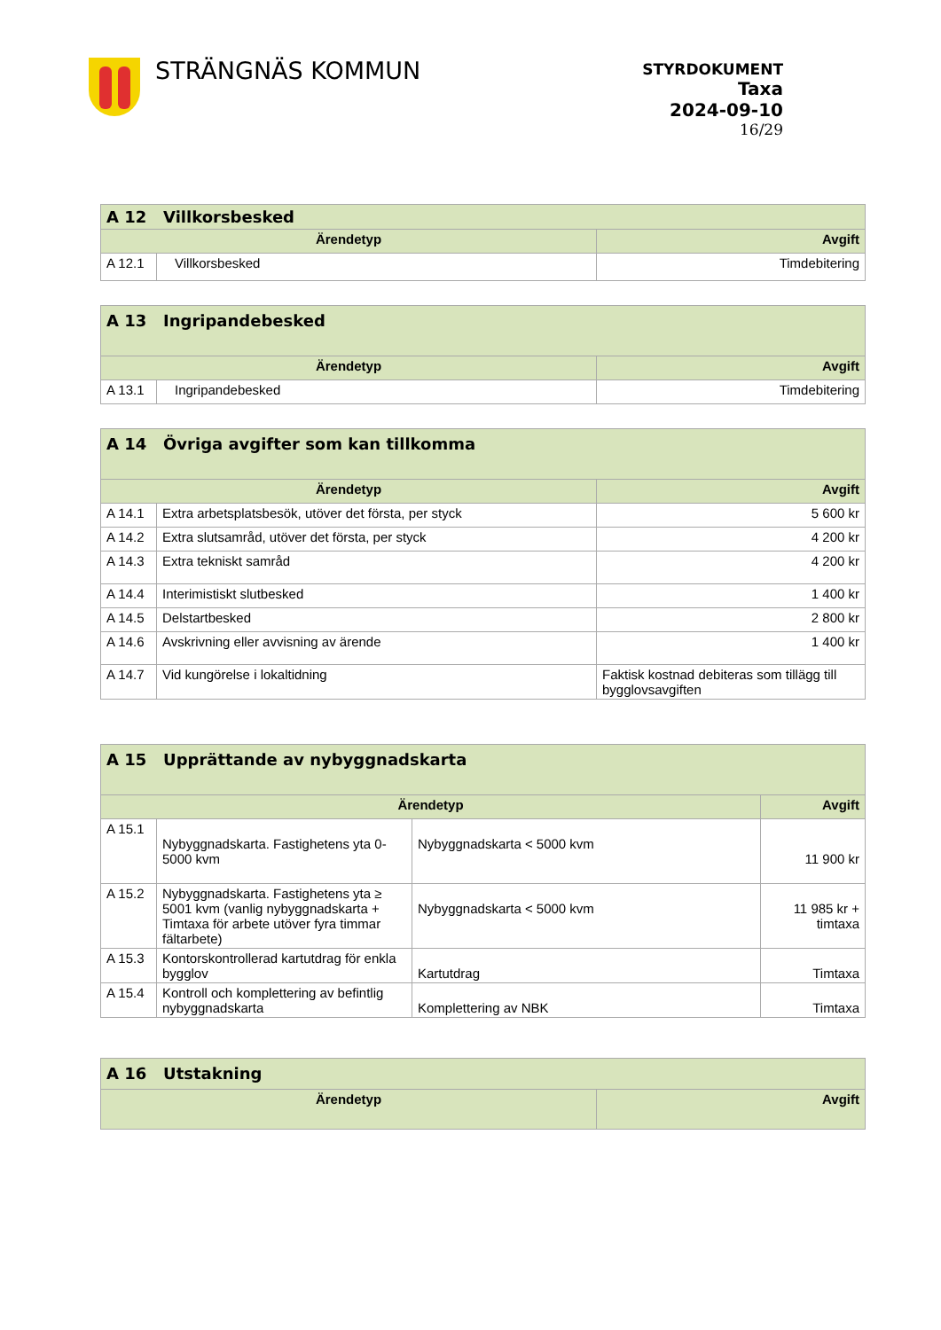STRÄNGNÄS KOMMUN
STYRDOKUMENT
Taxa
2024-09-10
16/29
| A 12 Villkorsbesked | | |
| --- | --- | --- |
| Ärendetyp | | Avgift |
| A 12.1 | Villkorsbesked | Timdebitering |
| A 13 Ingripandebesked | | |
| --- | --- | --- |
| Ärendetyp | | Avgift |
| A 13.1 | Ingripandebesked | Timdebitering |
| A 14 Övriga avgifter som kan tillkomma | | |
| --- | --- | --- |
| Ärendetyp | | Avgift |
| A 14.1 | Extra arbetsplatsbesök, utöver det första, per styck | 5 600 kr |
| A 14.2 | Extra slutsamråd, utöver det första, per styck | 4 200 kr |
| A 14.3 | Extra tekniskt samråd | 4 200 kr |
| A 14.4 | Interimistiskt slutbesked | 1 400 kr |
| A 14.5 | Delstartbesked | 2 800 kr |
| A 14.6 | Avskrivning eller avvisning av ärende | 1 400 kr |
| A 14.7 | Vid kungörelse i lokaltidning | Faktisk kostnad debiteras som tillägg till bygglovsavgiften |
| A 15 Upprättande av nybyggnadskarta | | | |
| --- | --- | --- | --- |
| Ärendetyp | | | Avgift |
| A 15.1 | Nybyggnadskarta. Fastighetens yta 0-5000 kvm | Nybyggnadskarta < 5000 kvm | 11 900 kr |
| A 15.2 | Nybyggnadskarta. Fastighetens yta ≥ 5001 kvm (vanlig nybyggnadskarta + Timtaxa för arbete utöver fyra timmar fältarbete) | Nybyggnadskarta < 5000 kvm | 11 985 kr + timtaxa |
| A 15.3 | Kontorskontrollerad kartutdrag för enkla bygglov | Kartutdrag | Timtaxa |
| A 15.4 | Kontroll och komplettering av befintlig nybyggnadskarta | Komplettering av NBK | Timtaxa |
| A 16 Utstakning | |
| --- | --- |
| Ärendetyp | Avgift |